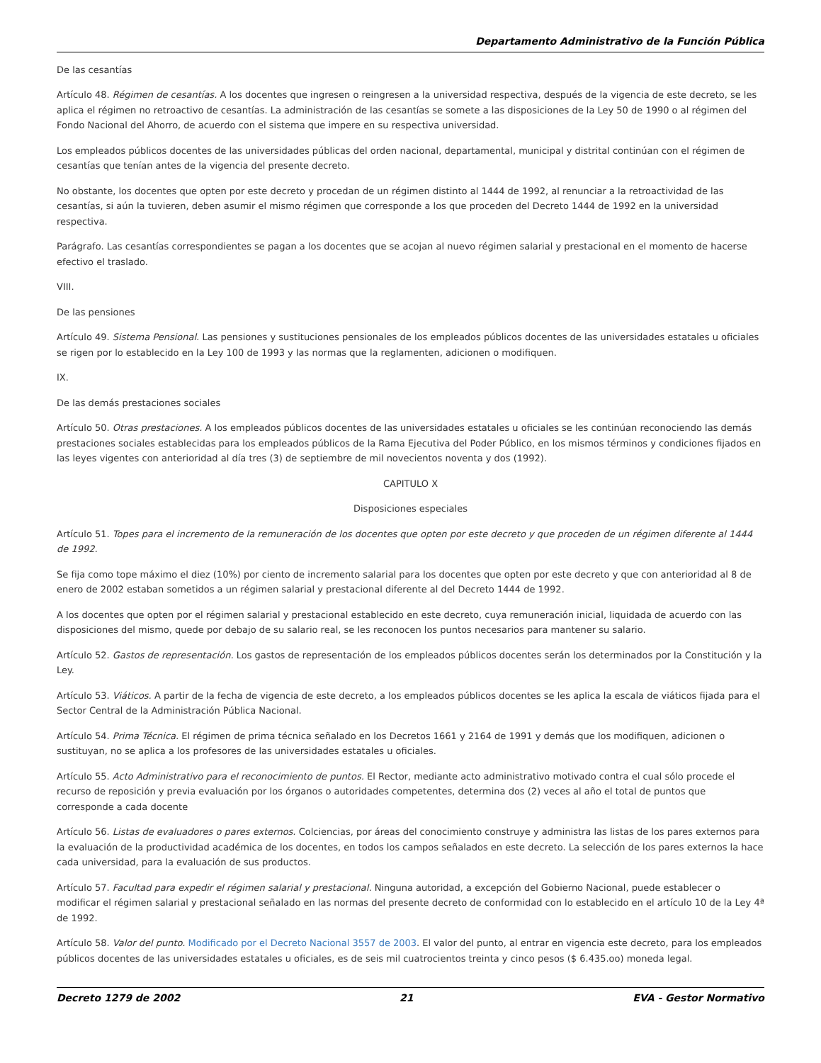Departamento Administrativo de la Función Pública
De las cesantías
Artículo 48. Régimen de cesantías. A los docentes que ingresen o reingresen a la universidad respectiva, después de la vigencia de este decreto, se les aplica el régimen no retroactivo de cesantías. La administración de las cesantías se somete a las disposiciones de la Ley 50 de 1990 o al régimen del Fondo Nacional del Ahorro, de acuerdo con el sistema que impere en su respectiva universidad.
Los empleados públicos docentes de las universidades públicas del orden nacional, departamental, municipal y distrital continúan con el régimen de cesantías que tenían antes de la vigencia del presente decreto.
No obstante, los docentes que opten por este decreto y procedan de un régimen distinto al 1444 de 1992, al renunciar a la retroactividad de las cesantías, si aún la tuvieren, deben asumir el mismo régimen que corresponde a los que proceden del Decreto 1444 de 1992 en la universidad respectiva.
Parágrafo. Las cesantías correspondientes se pagan a los docentes que se acojan al nuevo régimen salarial y prestacional en el momento de hacerse efectivo el traslado.
VIII.
De las pensiones
Artículo 49. Sistema Pensional. Las pensiones y sustituciones pensionales de los empleados públicos docentes de las universidades estatales u oficiales se rigen por lo establecido en la Ley 100 de 1993 y las normas que la reglamenten, adicionen o modifiquen.
IX.
De las demás prestaciones sociales
Artículo 50. Otras prestaciones. A los empleados públicos docentes de las universidades estatales u oficiales se les continúan reconociendo las demás prestaciones sociales establecidas para los empleados públicos de la Rama Ejecutiva del Poder Público, en los mismos términos y condiciones fijados en las leyes vigentes con anterioridad al día tres (3) de septiembre de mil novecientos noventa y dos (1992).
CAPITULO X
Disposiciones especiales
Artículo 51. Topes para el incremento de la remuneración de los docentes que opten por este decreto y que proceden de un régimen diferente al 1444 de 1992.
Se fija como tope máximo el diez (10%) por ciento de incremento salarial para los docentes que opten por este decreto y que con anterioridad al 8 de enero de 2002 estaban sometidos a un régimen salarial y prestacional diferente al del Decreto 1444 de 1992.
A los docentes que opten por el régimen salarial y prestacional establecido en este decreto, cuya remuneración inicial, liquidada de acuerdo con las disposiciones del mismo, quede por debajo de su salario real, se les reconocen los puntos necesarios para mantener su salario.
Artículo 52. Gastos de representación. Los gastos de representación de los empleados públicos docentes serán los determinados por la Constitución y la Ley.
Artículo 53. Viáticos. A partir de la fecha de vigencia de este decreto, a los empleados públicos docentes se les aplica la escala de viáticos fijada para el Sector Central de la Administración Pública Nacional.
Artículo 54. Prima Técnica. El régimen de prima técnica señalado en los Decretos 1661 y 2164 de 1991 y demás que los modifiquen, adicionen o sustituyan, no se aplica a los profesores de las universidades estatales u oficiales.
Artículo 55. Acto Administrativo para el reconocimiento de puntos. El Rector, mediante acto administrativo motivado contra el cual sólo procede el recurso de reposición y previa evaluación por los órganos o autoridades competentes, determina dos (2) veces al año el total de puntos que corresponde a cada docente
Artículo 56. Listas de evaluadores o pares externos. Colciencias, por áreas del conocimiento construye y administra las listas de los pares externos para la evaluación de la productividad académica de los docentes, en todos los campos señalados en este decreto. La selección de los pares externos la hace cada universidad, para la evaluación de sus productos.
Artículo 57. Facultad para expedir el régimen salarial y prestacional. Ninguna autoridad, a excepción del Gobierno Nacional, puede establecer o modificar el régimen salarial y prestacional señalado en las normas del presente decreto de conformidad con lo establecido en el artículo 10 de la Ley 4ª de 1992.
Artículo 58. Valor del punto. Modificado por el Decreto Nacional 3557 de 2003. El valor del punto, al entrar en vigencia este decreto, para los empleados públicos docentes de las universidades estatales u oficiales, es de seis mil cuatrocientos treinta y cinco pesos ($ 6.435.oo) moneda legal.
Decreto 1279 de 2002 21 EVA - Gestor Normativo